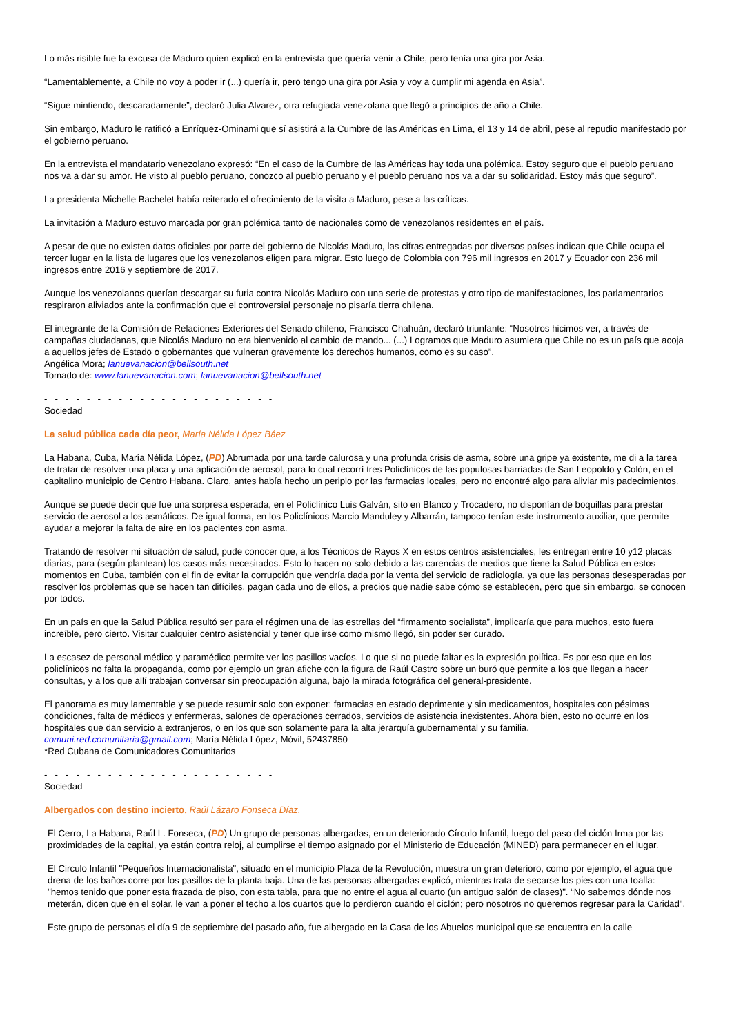Lo más risible fue la excusa de Maduro quien explicó en la entrevista que quería venir a Chile, pero tenía una gira por Asia.
“Lamentablemente, a Chile no voy a poder ir (...) quería ir, pero tengo una gira por Asia y voy a cumplir mi agenda en Asia”.
“Sigue mintiendo, descaradamente”, declaró Julia Alvarez, otra refugiada venezolana que llegó a principios de año a Chile.
Sin embargo, Maduro le ratificó a Enríquez-Ominami que sí asistirá a la Cumbre de las Américas en Lima, el 13 y 14 de abril, pese al repudio manifestado por el gobierno peruano.
En la entrevista el mandatario venezolano expresó: “En el caso de la Cumbre de las Américas hay toda una polémica. Estoy seguro que el pueblo peruano nos va a dar su amor. He visto al pueblo peruano, conozco al pueblo peruano y el pueblo peruano nos va a dar su solidaridad. Estoy más que seguro”.
La presidenta Michelle Bachelet había reiterado el ofrecimiento de la visita a Maduro, pese a las críticas.
La invitación a Maduro estuvo marcada por gran polémica tanto de nacionales como de venezolanos residentes en el país.
A pesar de que no existen datos oficiales por parte del gobierno de Nicolás Maduro, las cifras entregadas por diversos países indican que Chile ocupa el tercer lugar en la lista de lugares que los venezolanos eligen para migrar. Esto luego de Colombia con 796 mil ingresos en 2017 y Ecuador con 236 mil ingresos entre 2016 y septiembre de 2017.
Aunque los venezolanos querían descargar su furia contra Nicolás Maduro con una serie de protestas y otro tipo de manifestaciones, los parlamentarios respiraron aliviados ante la confirmación que el controversial personaje no pisaría tierra chilena.
El integrante de la Comisión de Relaciones Exteriores del Senado chileno, Francisco Chahuán, declaró triunfante: “Nosotros hicimos ver, a través de campañas ciudadanas, que Nicolás Maduro no era bienvenido al cambio de mando... (...) Logramos que Maduro asumiera que Chile no es un país que acoja a aquellos jefes de Estado o gobernantes que vulneran gravemente los derechos humanos, como es su caso”.
Angélica Mora; lanuevanacion@bellsouth.net
Tomado de: www.lanuevanacion.com; lanuevanacion@bellsouth.net
- - - - - - - - - - - - - - - - - - - - - -
Sociedad
La salud pública cada día peor, María Nélida López Báez
La Habana, Cuba, María Nélida López, (PD) Abrumada por una tarde calurosa y una profunda crisis de asma, sobre una gripe ya existente, me di a la tarea de tratar de resolver una placa y una aplicación de aerosol, para lo cual recorrí tres Policlínicos de las populosas barriadas de San Leopoldo y Colón, en el capitalino municipio de Centro Habana. Claro, antes había hecho un periplo por las farmacias locales, pero no encontré algo para aliviar mis padecimientos.
Aunque se puede decir que fue una sorpresa esperada, en el Policlínico Luis Galván, sito en Blanco y Trocadero, no disponían de boquillas para prestar servicio de aerosol a los asmáticos. De igual forma, en los Policlínicos Marcio Manduley y Albarrán, tampoco tenían este instrumento auxiliar, que permite ayudar a mejorar la falta de aire en los pacientes con asma.
Tratando de resolver mi situación de salud, pude conocer que, a los Técnicos de Rayos X en estos centros asistenciales, les entregan entre 10 y12 placas diarias, para (según plantean) los casos más necesitados. Esto lo hacen no solo debido a las carencias de medios que tiene la Salud Pública en estos momentos en Cuba, también con el fin de evitar la corrupción que vendría dada por la venta del servicio de radiología, ya que las personas desesperadas por resolver los problemas que se hacen tan difíciles, pagan cada uno de ellos, a precios que nadie sabe cómo se establecen, pero que sin embargo, se conocen por todos.
En un país en que la Salud Pública resultó ser para el régimen una de las estrellas del “firmamento socialista”, implicaría que para muchos, esto fuera increíble, pero cierto. Visitar cualquier centro asistencial y tener que irse como mismo llegó, sin poder ser curado.
La escasez de personal médico y paramédico permite ver los pasillos vacíos. Lo que si no puede faltar es la expresión política. Es por eso que en los policlínicos no falta la propaganda, como por ejemplo un gran afiche con la figura de Raúl Castro sobre un buró que permite a los que llegan a hacer consultas, y a los que allí trabajan conversar sin preocupación alguna, bajo la mirada fotográfica del general-presidente.
El panorama es muy lamentable y se puede resumir solo con exponer: farmacias en estado deprimente y sin medicamentos, hospitales con pésimas condiciones, falta de médicos y enfermeras, salones de operaciones cerrados, servicios de asistencia inexistentes. Ahora bien, esto no ocurre en los hospitales que dan servicio a extranjeros, o en los que son solamente para la alta jerarquía gubernamental y su familia.
comuni.red.comunitaria@gmail.com; María Nélida López, Móvil, 52437850
*Red Cubana de Comunicadores Comunitarios
- - - - - - - - - - - - - - - - - - - - - -
Sociedad
Albergados con destino incierto, Raúl Lázaro Fonseca Díaz.
El Cerro, La Habana, Raúl L. Fonseca, (PD) Un grupo de personas albergadas, en un deteriorado Círculo Infantil, luego del paso del ciclón Irma por las proximidades de la capital, ya están contra reloj, al cumplirse el tiempo asignado por el Ministerio de Educación (MINED) para permanecer en el lugar.
El Circulo Infantil "Pequeños Internacionalista", situado en el municipio Plaza de la Revolución, muestra un gran deterioro, como por ejemplo, el agua que drena de los baños corre por los pasillos de la planta baja. Una de las personas albergadas explicó, mientras trata de secarse los pies con una toalla: "hemos tenido que poner esta frazada de piso, con esta tabla, para que no entre el agua al cuarto (un antiguo salón de clases)". “No sabemos dónde nos meterán, dicen que en el solar, le van a poner el techo a los cuartos que lo perdieron cuando el ciclón; pero nosotros no queremos regresar para la Caridad".
Este grupo de personas el día 9 de septiembre del pasado año, fue albergado en la Casa de los Abuelos municipal que se encuentra en la calle